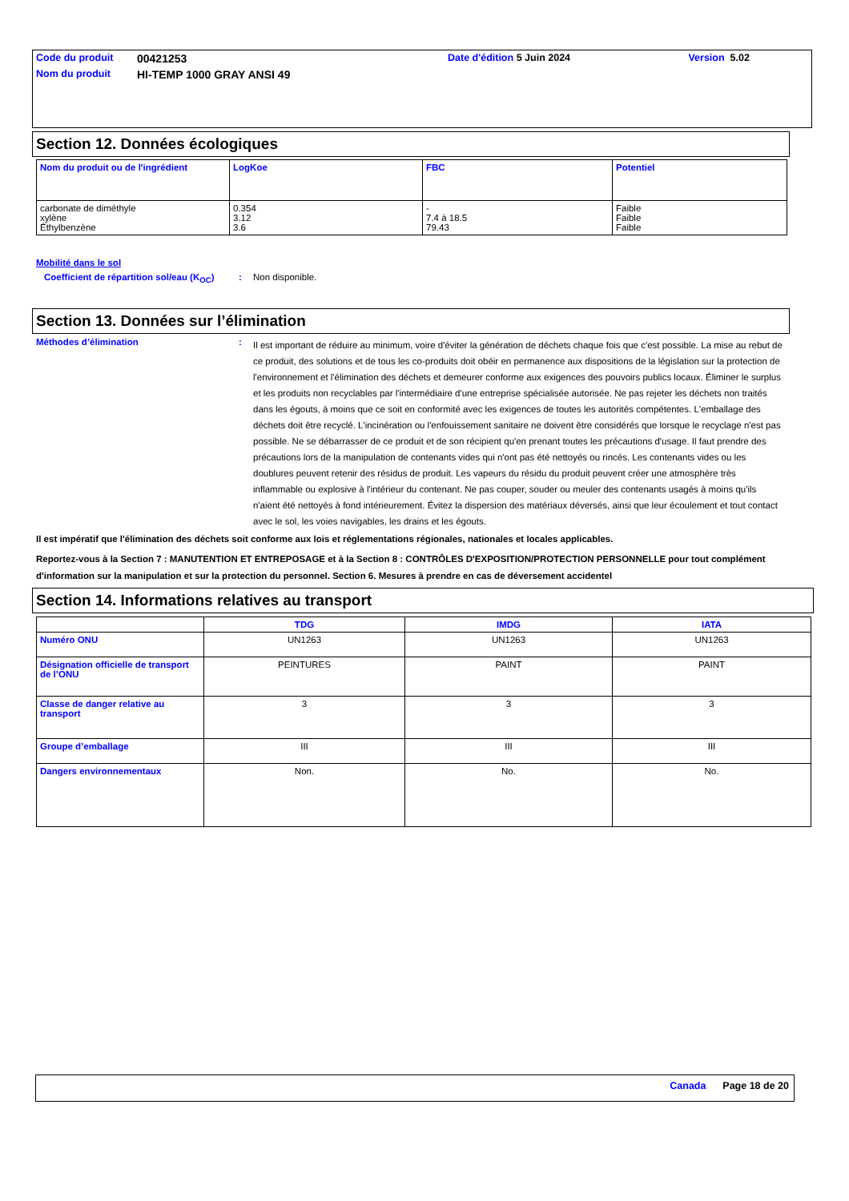| Code du produit | 00421253 | Date d'édition 5 Juin 2024 | Version 5.02 |
| Nom du produit | HI-TEMP 1000 GRAY ANSI 49 | | |
Section 12. Données écologiques
| Nom du produit ou de l'ingrédient | LogKoe | FBC | Potentiel |
| --- | --- | --- | --- |
| carbonate de diméthyle xylène Éthylbenzène | 0.354 3.12 3.6 | - 7.4 à 18.5 79.43 | Faible Faible Faible |
Mobilité dans le sol
Coefficient de répartition sol/eau (K<sub>OC</sub>)
: Non disponible.
Section 13. Données sur l’élimination
Méthodes d’élimination :
Il est important de réduire au minimum, voire d'éviter la génération de déchets chaque fois que c'est possible. La mise au rebut de ce produit, des solutions et de tous les co-produits doit obéir en permanence aux dispositions de la législation sur la protection de l'environnement et l'élimination des déchets et demeurer conforme aux exigences des pouvoirs publics locaux. Éliminer le surplus et les produits non recyclables par l'intermédiaire d'une entreprise spécialisée autorisée. Ne pas rejeter les déchets non traités dans les égouts, à moins que ce soit en conformité avec les exigences de toutes les autorités compétentes. L'emballage des déchets doit être recyclé. L'incinération ou l'enfouissement sanitaire ne doivent être considérés que lorsque le recyclage n'est pas possible. Ne se débarrasser de ce produit et de son récipient qu'en prenant toutes les précautions d'usage. Il faut prendre des précautions lors de la manipulation de contenants vides qui n'ont pas été nettoyés ou rincés. Les contenants vides ou les doublures peuvent retenir des résidus de produit. Les vapeurs du résidu du produit peuvent créer une atmosphère très inflammable ou explosive à l'intérieur du contenant. Ne pas couper, souder ou meuler des contenants usagés à moins qu'ils n'aient été nettoyés à fond intérieurement. Évitez la dispersion des matériaux déversés, ainsi que leur écoulement et tout contact avec le sol, les voies navigables, les drains et les égouts.
Il est impératif que l'élimination des déchets soit conforme aux lois et réglementations régionales, nationales et locales applicables.
Reportez-vous à la Section 7 : MANUTENTION ET ENTREPOSAGE et à la Section 8 : CONTRÔLES D'EXPOSITION/PROTECTION PERSONNELLE pour tout complément d'information sur la manipulation et sur la protection du personnel. Section 6. Mesures à prendre en cas de déversement accidentel
Section 14. Informations relatives au transport
| | TDG | IMDG | IATA |
| --- | --- | --- | --- |
| Numéro ONU | UN1263 | UN1263 | UN1263 |
| Désignation officielle de transport de l’ONU | PEINTURES | PAINT | PAINT |
| Classe de danger relative au transport | 3 | 3 | 3 |
| Groupe d’emballage | III | III | III |
| Dangers environnementaux | Non. | No. | No. |
Canada Page 18 de 20